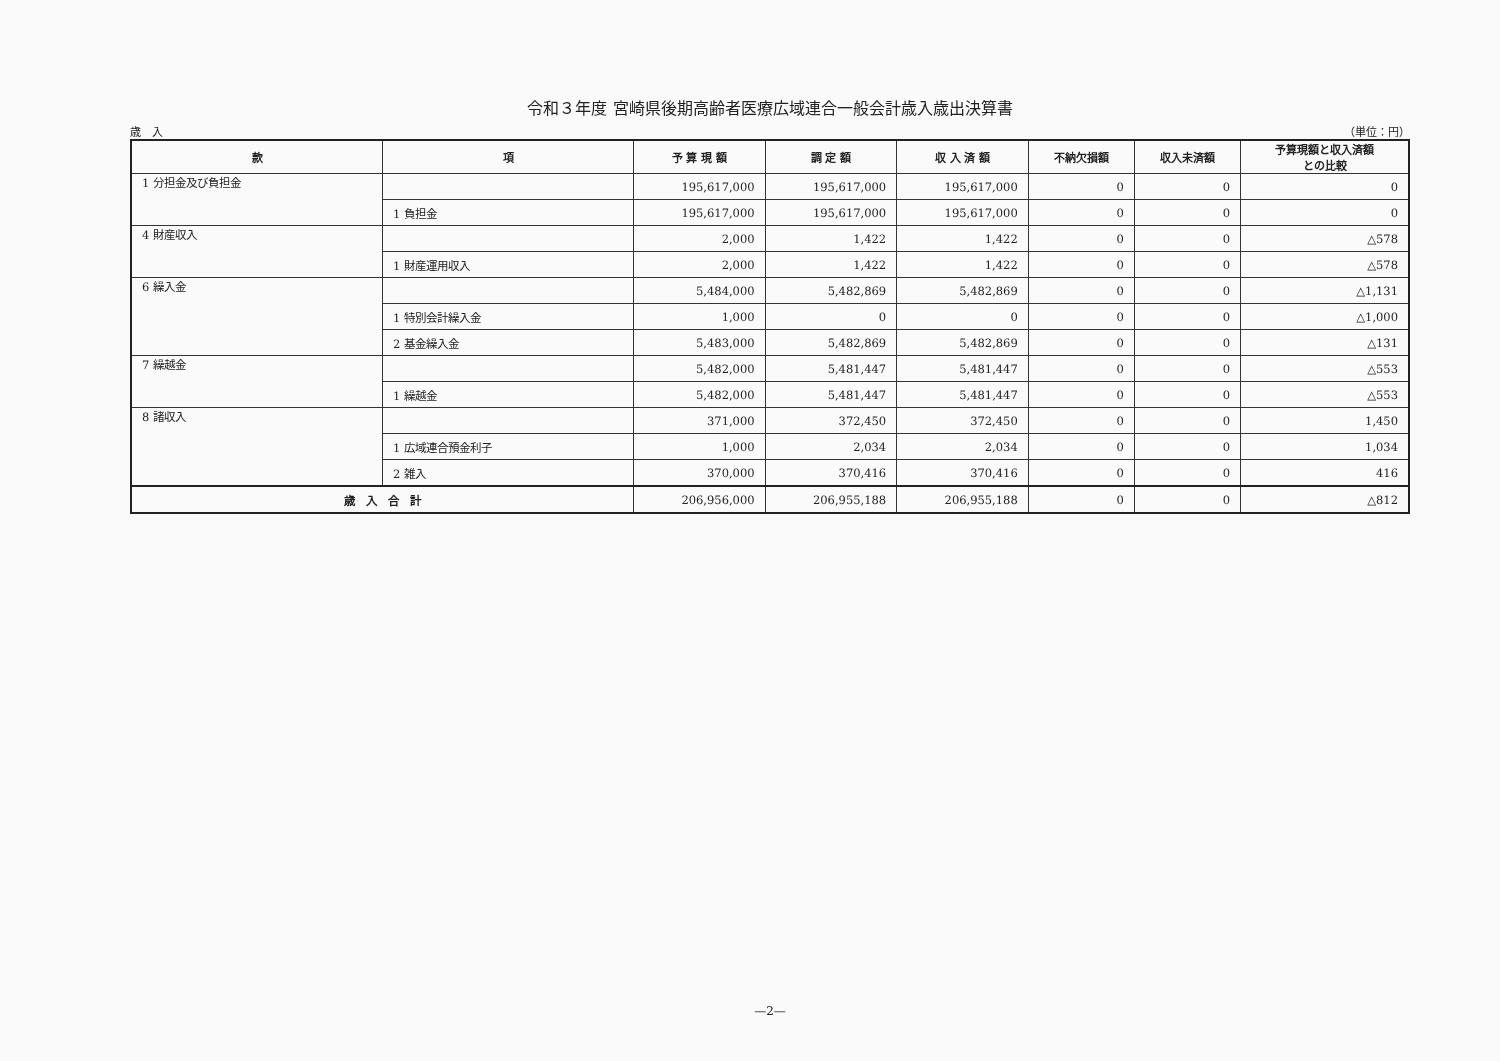令和３年度 宮崎県後期高齢者医療広域連合一般会計歳入歳出決算書
歳　入 （単位：円）
| 款 | 項 | 予 算 現 額 | 調 定 額 | 収 入 済 額 | 不納欠損額 | 収入未済額 | 予算現額と収入済額 との比較 |
| --- | --- | --- | --- | --- | --- | --- | --- |
| 1 分担金及び負担金 | | 195,617,000 | 195,617,000 | 195,617,000 | 0 | 0 | 0 |
| | 1 負担金 | 195,617,000 | 195,617,000 | 195,617,000 | 0 | 0 | 0 |
| 4 財産収入 | | 2,000 | 1,422 | 1,422 | 0 | 0 | △578 |
| | 1 財産運用収入 | 2,000 | 1,422 | 1,422 | 0 | 0 | △578 |
| 6 繰入金 | | 5,484,000 | 5,482,869 | 5,482,869 | 0 | 0 | △1,131 |
| | 1 特別会計繰入金 | 1,000 | 0 | 0 | 0 | 0 | △1,000 |
| | 2 基金繰入金 | 5,483,000 | 5,482,869 | 5,482,869 | 0 | 0 | △131 |
| 7 繰越金 | | 5,482,000 | 5,481,447 | 5,481,447 | 0 | 0 | △553 |
| | 1 繰越金 | 5,482,000 | 5,481,447 | 5,481,447 | 0 | 0 | △553 |
| 8 諸収入 | | 371,000 | 372,450 | 372,450 | 0 | 0 | 1,450 |
| | 1 広域連合預金利子 | 1,000 | 2,034 | 2,034 | 0 | 0 | 1,034 |
| | 2 雑入 | 370,000 | 370,416 | 370,416 | 0 | 0 | 416 |
| 歳 入 合 計 | | 206,956,000 | 206,955,188 | 206,955,188 | 0 | 0 | △812 |
—2—